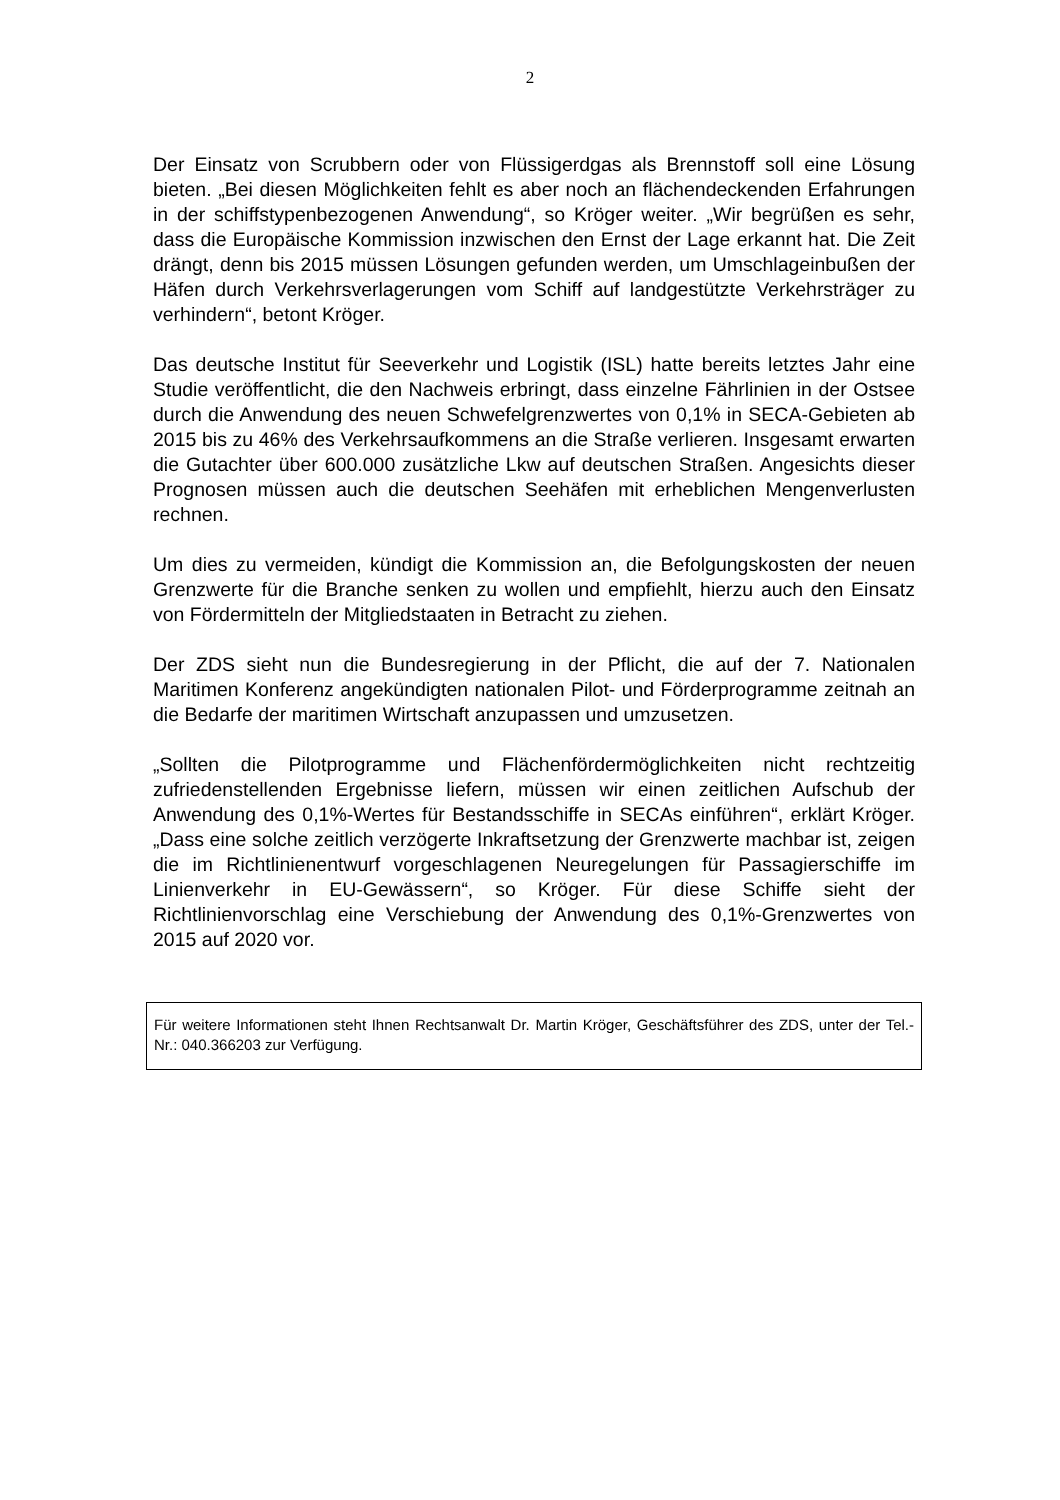2
Der Einsatz von Scrubbern oder von Flüssigerdgas als Brennstoff soll eine Lösung bieten. „Bei diesen Möglichkeiten fehlt es aber noch an flächendeckenden Erfahrungen in der schiffstypenbezogenen Anwendung“, so Kröger weiter. „Wir begrüßen es sehr, dass die Europäische Kommission inzwischen den Ernst der Lage erkannt hat. Die Zeit drängt, denn bis 2015 müssen Lösungen gefunden werden, um Umschlageinbußen der Häfen durch Verkehrsverlagerungen vom Schiff auf landgestützte Verkehrsträger zu verhindern“, betont Kröger.
Das deutsche Institut für Seeverkehr und Logistik (ISL) hatte bereits letztes Jahr eine Studie veröffentlicht, die den Nachweis erbringt, dass einzelne Fährlinien in der Ostsee durch die Anwendung des neuen Schwefelgrenzwertes von 0,1% in SECA-Gebieten ab 2015 bis zu 46% des Verkehrsaufkommens an die Straße verlieren. Insgesamt erwarten die Gutachter über 600.000 zusätzliche Lkw auf deutschen Straßen. Angesichts dieser Prognosen müssen auch die deutschen Seehäfen mit erheblichen Mengenverlusten rechnen.
Um dies zu vermeiden, kündigt die Kommission an, die Befolgungskosten der neuen Grenzwerte für die Branche senken zu wollen und empfiehlt, hierzu auch den Einsatz von Fördermitteln der Mitgliedstaaten in Betracht zu ziehen.
Der ZDS sieht nun die Bundesregierung in der Pflicht, die auf der 7. Nationalen Maritimen Konferenz angekündigten nationalen Pilot- und Förderprogramme zeitnah an die Bedarfe der maritimen Wirtschaft anzupassen und umzusetzen.
„Sollten die Pilotprogramme und Flächenfördermöglichkeiten nicht rechtzeitig zufriedenstellenden Ergebnisse liefern, müssen wir einen zeitlichen Aufschub der Anwendung des 0,1%-Wertes für Bestandsschiffe in SECAs einführen“, erklärt Kröger. „Dass eine solche zeitlich verzögerte Inkraftsetzung der Grenzwerte machbar ist, zeigen die im Richtlinienentwurf vorgeschlagenen Neuregelungen für Passagierschiffe im Linienverkehr in EU-Gewässern“, so Kröger. Für diese Schiffe sieht der Richtlinienvorschlag eine Verschiebung der Anwendung des 0,1%-Grenzwertes von 2015 auf 2020 vor.
Für weitere Informationen steht Ihnen Rechtsanwalt Dr. Martin Kröger, Geschäftsführer des ZDS, unter der Tel.-Nr.: 040.366203 zur Verfügung.